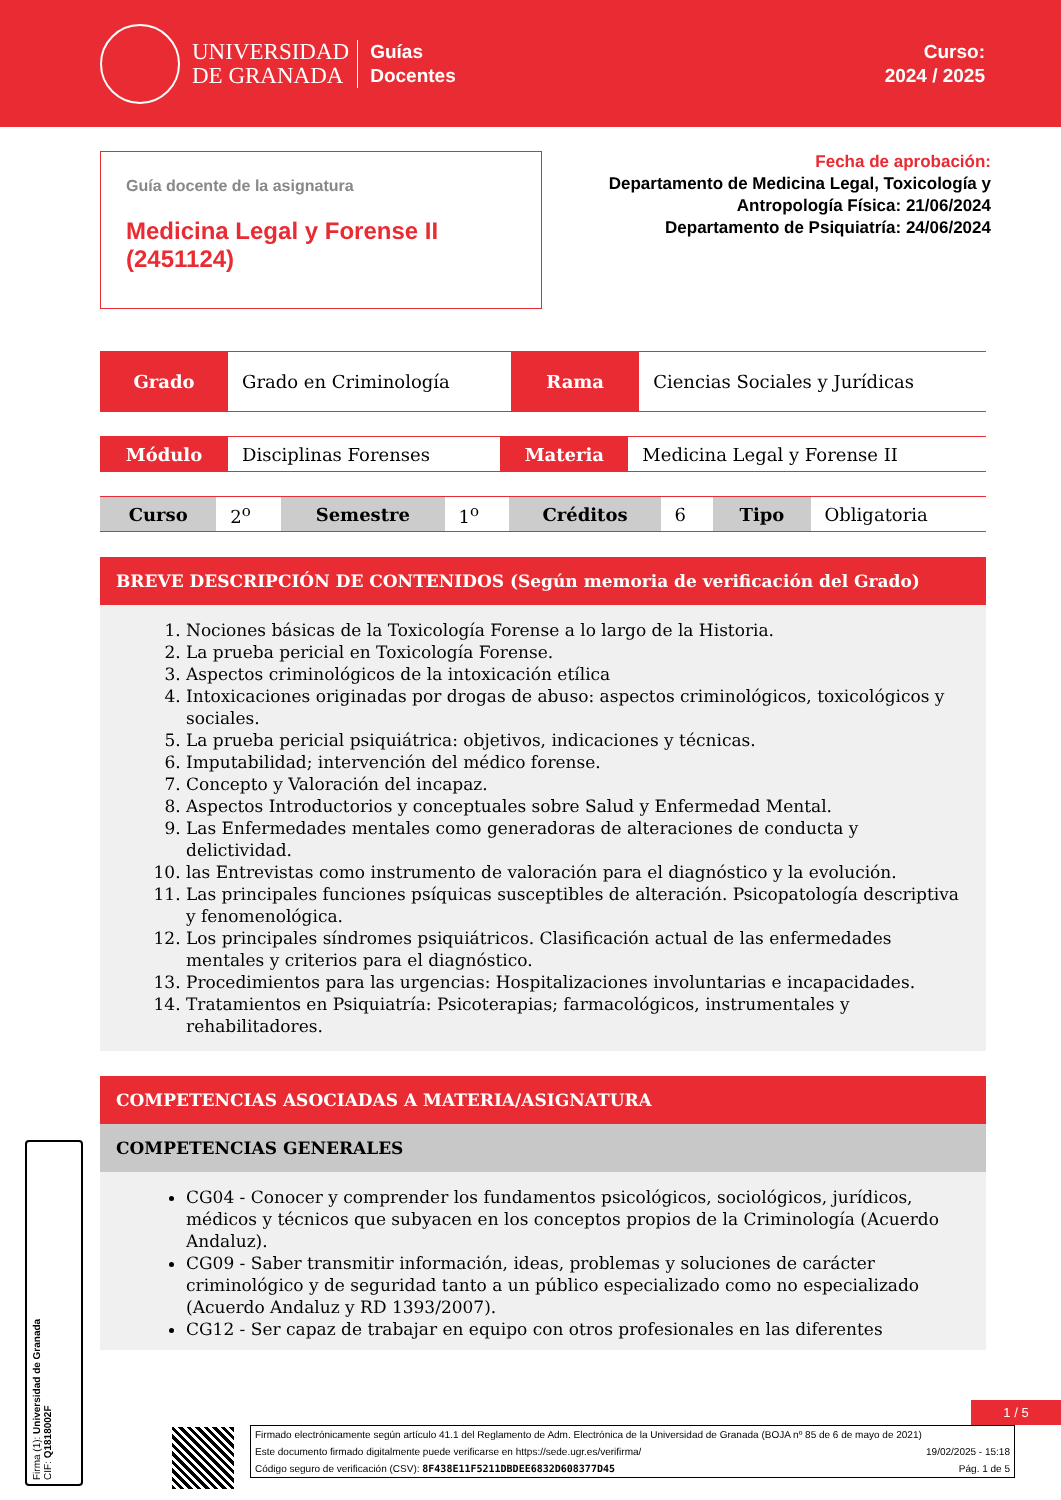UNIVERSIDAD
DE GRANADA
Guías
Docentes
Curso:
2024 / 2025
Guía docente de la asignatura
Medicina Legal y Forense II
(2451124)
Fecha de aprobación:
Departamento de Medicina Legal, Toxicología y
Antropología Física: 21/06/2024
Departamento de Psiquiatría: 24/06/2024
| Grado | Grado en Criminología | Rama | Ciencias Sociales y Jurídicas |
| Módulo | Disciplinas Forenses | Materia | Medicina Legal y Forense II |
| Curso | 2<sup>o</sup> | Semestre | 1<sup>o</sup> | Créditos | 6 | Tipo | Obligatoria |
BREVE DESCRIPCIÓN DE CONTENIDOS (Según memoria de verificación del Grado)
1. Nociones básicas de la Toxicología Forense a lo largo de la Historia.
2. La prueba pericial en Toxicología Forense.
3. Aspectos criminológicos de la intoxicación etílica
4. Intoxicaciones originadas por drogas de abuso: aspectos criminológicos, toxicológicos y sociales.
5. La prueba pericial psiquiátrica: objetivos, indicaciones y técnicas.
6. Imputabilidad; intervención del médico forense.
7. Concepto y Valoración del incapaz.
8. Aspectos Introductorios y conceptuales sobre Salud y Enfermedad Mental.
9. Las Enfermedades mentales como generadoras de alteraciones de conducta y delictividad.
10. las Entrevistas como instrumento de valoración para el diagnóstico y la evolución.
11. Las principales funciones psíquicas susceptibles de alteración. Psicopatología descriptiva y fenomenológica.
12. Los principales síndromes psiquiátricos. Clasificación actual de las enfermedades mentales y criterios para el diagnóstico.
13. Procedimientos para las urgencias: Hospitalizaciones involuntarias e incapacidades.
14. Tratamientos en Psiquiatría: Psicoterapias; farmacológicos, instrumentales y rehabilitadores.
COMPETENCIAS ASOCIADAS A MATERIA/ASIGNATURA
COMPETENCIAS GENERALES
CG04 - Conocer y comprender los fundamentos psicológicos, sociológicos, jurídicos, médicos y técnicos que subyacen en los conceptos propios de la Criminología (Acuerdo Andaluz).
CG09 - Saber transmitir información, ideas, problemas y soluciones de carácter criminológico y de seguridad tanto a un público especializado como no especializado (Acuerdo Andaluz y RD 1393/2007).
CG12 - Ser capaz de trabajar en equipo con otros profesionales en las diferentes
Firma (1): Universidad de Granada
CIF: Q1818002F
1 / 5
Firmado electrónicamente según artículo 41.1 del Reglamento de Adm. Electrónica de la Universidad de Granada (BOJA nº 85 de 6 de mayo de 2021)
Este documento firmado digitalmente puede verificarse en https://sede.ugr.es/verifirma/ 19/02/2025 - 15:18
Código seguro de verificación (CSV): 8F438E11F5211DBDEE6832D608377D45 Pág. 1 de 5